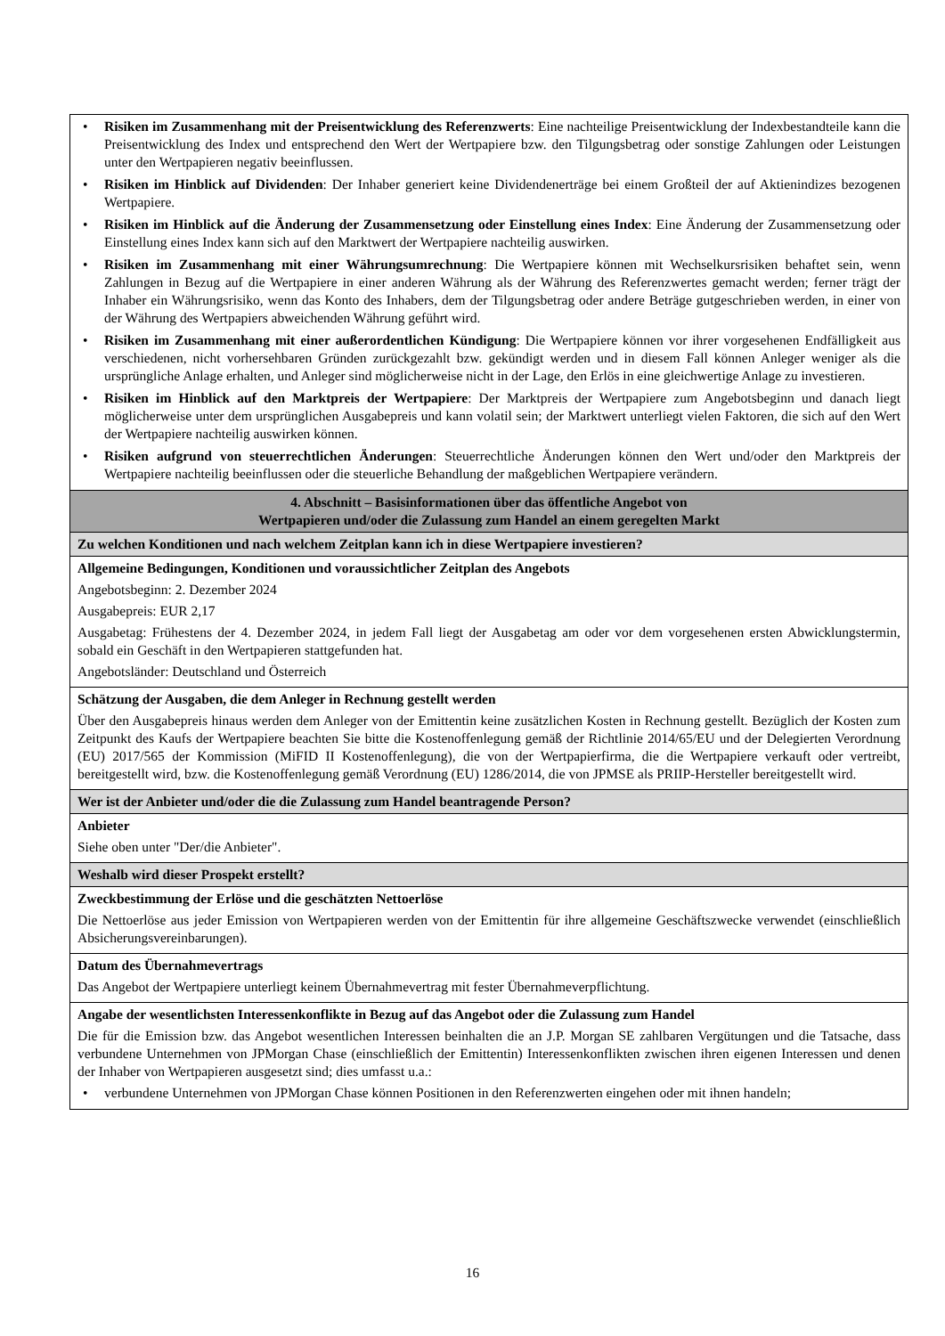| • Risiken im Zusammenhang mit der Preisentwicklung des Referenzwerts : Eine nachteilige Preisentwicklung der Indexbestandteile kann die Preisentwicklung des Index und entsprechend den Wert der Wertpapiere bzw. den Tilgungsbetrag oder sonstige Zahlungen oder Leistungen unter den Wertpapieren negativ beeinflussen. • Risiken im Hinblick auf Dividenden : Der Inhaber generiert keine Dividendenerträge bei einem Großteil der auf Aktienindizes bezogenen Wertpapiere. • Risiken im Hinblick auf die Änderung der Zusammensetzung oder Einstellung eines Index : Eine Änderung der Zusammensetzung oder Einstellung eines Index kann sich auf den Marktwert der Wertpapiere nachteilig auswirken. • Risiken im Zusammenhang mit einer Währungsumrechnung : Die Wertpapiere können mit Wechselkursrisiken behaftet sein, wenn Zahlungen in Bezug auf die Wertpapiere in einer anderen Währung als der Währung des Referenzwertes gemacht werden; ferner trägt der Inhaber ein Währungsrisiko, wenn das Konto des Inhabers, dem der Tilgungsbetrag oder andere Beträge gutgeschrieben werden, in einer von der Währung des Wertpapiers abweichenden Währung geführt wird. • Risiken im Zusammenhang mit einer außerordentlichen Kündigung : Die Wertpapiere können vor ihrer vorgesehenen Endfälligkeit aus verschiedenen, nicht vorhersehbaren Gründen zurückgezahlt bzw. gekündigt werden und in diesem Fall können Anleger weniger als die ursprüngliche Anlage erhalten, und Anleger sind möglicherweise nicht in der Lage, den Erlös in eine gleichwertige Anlage zu investieren. • Risiken im Hinblick auf den Marktpreis der Wertpapiere : Der Marktpreis der Wertpapiere zum Angebotsbeginn und danach liegt möglicherweise unter dem ursprünglichen Ausgabepreis und kann volatil sein; der Marktwert unterliegt vielen Faktoren, die sich auf den Wert der Wertpapiere nachteilig auswirken können. • Risiken aufgrund von steuerrechtlichen Änderungen : Steuerrechtliche Änderungen können den Wert und/oder den Marktpreis der Wertpapiere nachteilig beeinflussen oder die steuerliche Behandlung der maßgeblichen Wertpapiere verändern. |
| 4. Abschnitt – Basisinformationen über das öffentliche Angebot von Wertpapieren und/oder die Zulassung zum Handel an einem geregelten Markt |
| Zu welchen Konditionen und nach welchem Zeitplan kann ich in diese Wertpapiere investieren? |
| Allgemeine Bedingungen, Konditionen und voraussichtlicher Zeitplan des Angebots Angebotsbeginn: 2. Dezember 2024 Ausgabepreis: EUR 2,17 Ausgabetag: Frühestens der 4. Dezember 2024, in jedem Fall liegt der Ausgabetag am oder vor dem vorgesehenen ersten Abwicklungstermin, sobald ein Geschäft in den Wertpapieren stattgefunden hat. Angebotsländer: Deutschland und Österreich |
| Schätzung der Ausgaben, die dem Anleger in Rechnung gestellt werden Über den Ausgabepreis hinaus werden dem Anleger von der Emittentin keine zusätzlichen Kosten in Rechnung gestellt. Bezüglich der Kosten zum Zeitpunkt des Kaufs der Wertpapiere beachten Sie bitte die Kostenoffenlegung gemäß der Richtlinie 2014/65/EU und der Delegierten Verordnung (EU) 2017/565 der Kommission (MiFID II Kostenoffenlegung), die von der Wertpapierfirma, die die Wertpapiere verkauft oder vertreibt, bereitgestellt wird, bzw. die Kostenoffenlegung gemäß Verordnung (EU) 1286/2014, die von JPMSE als PRIIP-Hersteller bereitgestellt wird. |
| Wer ist der Anbieter und/oder die die Zulassung zum Handel beantragende Person? |
| Anbieter Siehe oben unter "Der/die Anbieter". |
| Weshalb wird dieser Prospekt erstellt? |
| Zweckbestimmung der Erlöse und die geschätzten Nettoerlöse Die Nettoerlöse aus jeder Emission von Wertpapieren werden von der Emittentin für ihre allgemeine Geschäftszwecke verwendet (einschließlich Absicherungsvereinbarungen). |
| Datum des Übernahmevertrags Das Angebot der Wertpapiere unterliegt keinem Übernahmevertrag mit fester Übernahmeverpflichtung. |
| Angabe der wesentlichsten Interessenkonflikte in Bezug auf das Angebot oder die Zulassung zum Handel Die für die Emission bzw. das Angebot wesentlichen Interessen beinhalten die an J.P. Morgan SE zahlbaren Vergütungen und die Tatsache, dass verbundene Unternehmen von JPMorgan Chase (einschließlich der Emittentin) Interessenkonflikten zwischen ihren eigenen Interessen und denen der Inhaber von Wertpapieren ausgesetzt sind; dies umfasst u.a.: • verbundene Unternehmen von JPMorgan Chase können Positionen in den Referenzwerten eingehen oder mit ihnen handeln; |
16